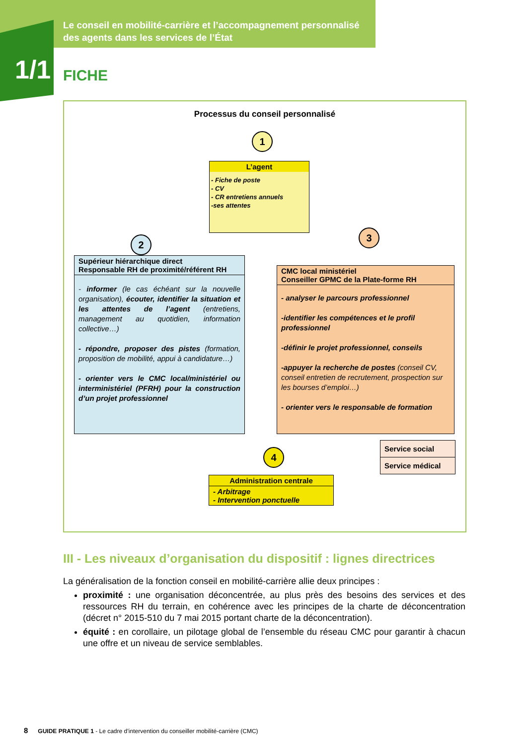Le conseil en mobilité-carrière et l’accompagnement personnalisé
des agents dans les services de l’État
1/1 FICHE
Processus du conseil personnalisé
1
L’agent
- Fiche de poste
- CV
- CR entretiens annuels
-ses attentes
2
3
Supérieur hiérarchique direct
Responsable RH de proximité/référent RH
- informer (le cas échéant sur la nouvelle organisation), écouter, identifier la situation et les attentes de l’agent (entretiens, management au quotidien, information collective…)
- répondre, proposer des pistes (formation, proposition de mobilité, appui à candidature…)
- orienter vers le CMC local/ministériel ou interministériel (PFRH) pour la construction d’un projet professionnel
CMC local ministériel
Conseiller GPMC de la Plate-forme RH
- analyser le parcours professionnel
-identifier les compétences et le profil professionnel
-définir le projet professionnel, conseils
-appuyer la recherche de postes (conseil CV, conseil entretien de recrutement, prospection sur les bourses d’emploi…)
- orienter vers le responsable de formation
Service social
Service médical
4
Administration centrale
- Arbitrage
- Intervention ponctuelle
III - Les niveaux d’organisation du dispositif : lignes directrices
La généralisation de la fonction conseil en mobilité-carrière allie deux principes :
proximité : une organisation déconcentrée, au plus près des besoins des services et des ressources RH du terrain, en cohérence avec les principes de la charte de déconcentration (décret n° 2015-510 du 7 mai 2015 portant charte de la déconcentration).
équité : en corollaire, un pilotage global de l’ensemble du réseau CMC pour garantir à chacun une offre et un niveau de service semblables.
8 GUIDE PRATIQUE 1 - Le cadre d’intervention du conseiller mobilité-carrière (CMC)